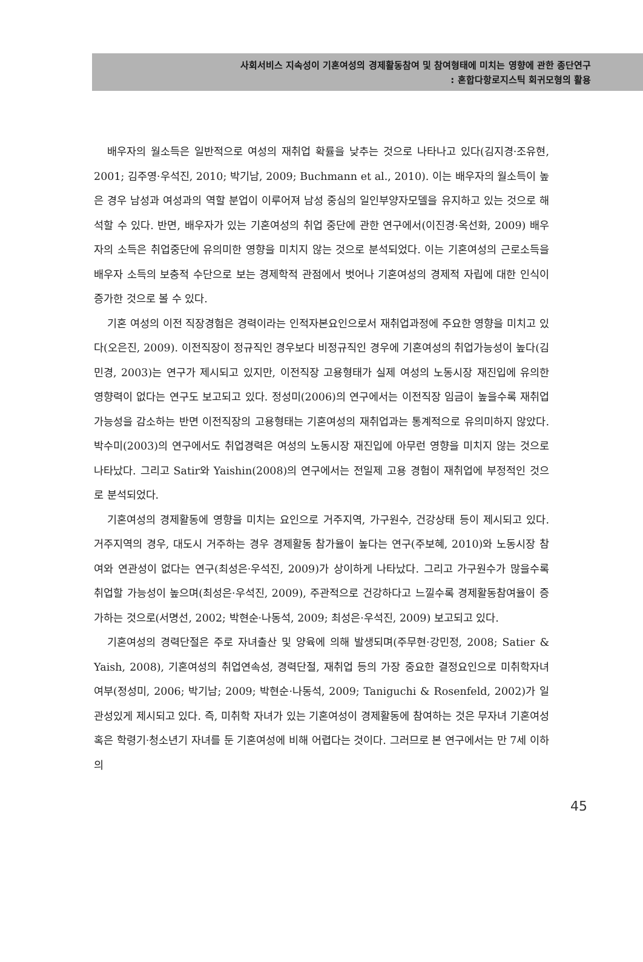사회서비스 지속성이 기혼여성의 경제활동참여 및 참여형태에 미치는 영향에 관한 종단연구
: 혼합다항로지스틱 회귀모형의 활용
배우자의 월소득은 일반적으로 여성의 재취업 확률을 낮추는 것으로 나타나고 있다(김지경·조유현, 2001; 김주영·우석진, 2010; 박기남, 2009; Buchmann et al., 2010). 이는 배우자의 월소득이 높은 경우 남성과 여성과의 역할 분업이 이루어져 남성 중심의 일인부양자모델을 유지하고 있는 것으로 해석할 수 있다. 반면, 배우자가 있는 기혼여성의 취업 중단에 관한 연구에서(이진경·옥선화, 2009) 배우자의 소득은 취업중단에 유의미한 영향을 미치지 않는 것으로 분석되었다. 이는 기혼여성의 근로소득을 배우자 소득의 보충적 수단으로 보는 경제학적 관점에서 벗어나 기혼여성의 경제적 자립에 대한 인식이 증가한 것으로 볼 수 있다.
기혼 여성의 이전 직장경험은 경력이라는 인적자본요인으로서 재취업과정에 주요한 영향을 미치고 있다(오은진, 2009). 이전직장이 정규직인 경우보다 비정규직인 경우에 기혼여성의 취업가능성이 높다(김민경, 2003)는 연구가 제시되고 있지만, 이전직장 고용형태가 실제 여성의 노동시장 재진입에 유의한 영향력이 없다는 연구도 보고되고 있다. 정성미(2006)의 연구에서는 이전직장 임금이 높을수록 재취업 가능성을 감소하는 반면 이전직장의 고용형태는 기혼여성의 재취업과는 통계적으로 유의미하지 않았다. 박수미(2003)의 연구에서도 취업경력은 여성의 노동시장 재진입에 아무런 영향을 미치지 않는 것으로 나타났다. 그리고 Satir와 Yaishin(2008)의 연구에서는 전일제 고용 경험이 재취업에 부정적인 것으로 분석되었다.
기혼여성의 경제활동에 영향을 미치는 요인으로 거주지역, 가구원수, 건강상태 등이 제시되고 있다. 거주지역의 경우, 대도시 거주하는 경우 경제활동 참가율이 높다는 연구(주보혜, 2010)와 노동시장 참여와 연관성이 없다는 연구(최성은·우석진, 2009)가 상이하게 나타났다. 그리고 가구원수가 많을수록 취업할 가능성이 높으며(최성은·우석진, 2009), 주관적으로 건강하다고 느낄수록 경제활동참여율이 증가하는 것으로(서명선, 2002; 박현순·나동석, 2009; 최성은·우석진, 2009) 보고되고 있다.
기혼여성의 경력단절은 주로 자녀출산 및 양육에 의해 발생되며(주무현·강민정, 2008; Satier & Yaish, 2008), 기혼여성의 취업연속성, 경력단절, 재취업 등의 가장 중요한 결정요인으로 미취학자녀 여부(정성미, 2006; 박기남; 2009; 박현순·나동석, 2009; Taniguchi & Rosenfeld, 2002)가 일관성있게 제시되고 있다. 즉, 미취학 자녀가 있는 기혼여성이 경제활동에 참여하는 것은 무자녀 기혼여성 혹은 학령기·청소년기 자녀를 둔 기혼여성에 비해 어렵다는 것이다. 그러므로 본 연구에서는 만 7세 이하의
45